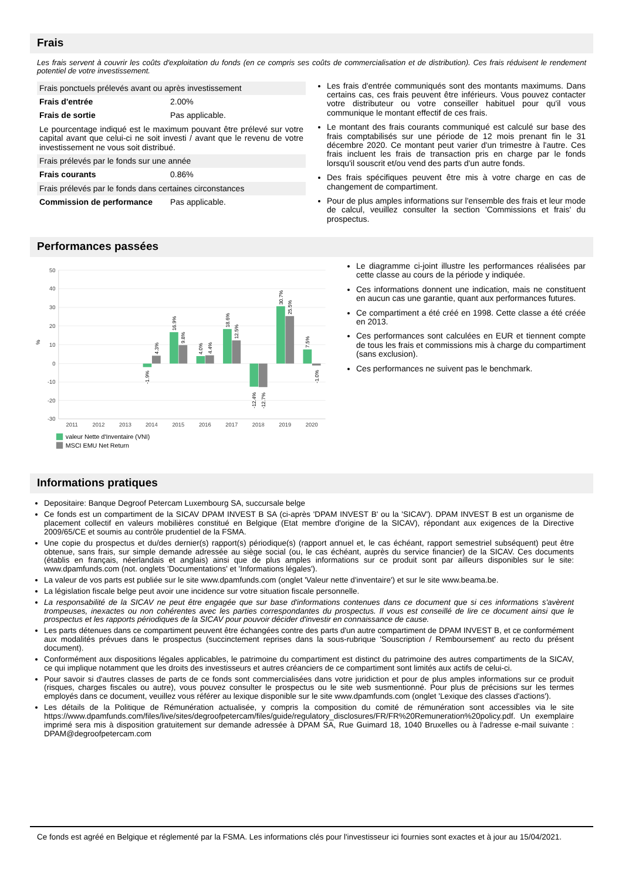Frais
Les frais servent à couvrir les coûts d'exploitation du fonds (en ce compris ses coûts de commercialisation et de distribution). Ces frais réduisent le rendement potentiel de votre investissement.
| Frais ponctuels prélevés avant ou après investissement | |
| Frais d'entrée | 2.00% |
| Frais de sortie | Pas applicable. |
| Le pourcentage indiqué est le maximum pouvant être prélevé sur votre capital avant que celui-ci ne soit investi / avant que le revenu de votre investissement ne vous soit distribué. | |
| Frais prélevés par le fonds sur une année | |
| Frais courants | 0.86% |
| Frais prélevés par le fonds dans certaines circonstances | |
| Commission de performance | Pas applicable. |
Les frais d'entrée communiqués sont des montants maximums. Dans certains cas, ces frais peuvent être inférieurs. Vous pouvez contacter votre distributeur ou votre conseiller habituel pour qu'il vous communique le montant effectif de ces frais.
Le montant des frais courants communiqué est calculé sur base des frais comptabilisés sur une période de 12 mois prenant fin le 31 décembre 2020. Ce montant peut varier d'un trimestre à l'autre. Ces frais incluent les frais de transaction pris en charge par le fonds lorsqu'il souscrit et/ou vend des parts d'un autre fonds.
Des frais spécifiques peuvent être mis à votre charge en cas de changement de compartiment.
Pour de plus amples informations sur l'ensemble des frais et leur mode de calcul, veuillez consulter la section 'Commissions et frais' du prospectus.
Performances passées
50
40
30
20
10
0
-10
-20
-30
%
2011
2012
2013
2014
2015
2016
2017
2018
2019
2020
-1.9%
4.3%
16.9%
9.8%
4.0%
4.4%
18.6%
12.5%
-12.4%
-12.7%
30.7%
25.5%
7.5%
-1.0%
valeur Nette d'Inventaire (VNI)
MSCI EMU Net Return
Le diagramme ci-joint illustre les performances réalisées par cette classe au cours de la période y indiquée.
Ces informations donnent une indication, mais ne constituent en aucun cas une garantie, quant aux performances futures.
Ce compartiment a été créé en 1998. Cette classe a été créée en 2013.
Ces performances sont calculées en EUR et tiennent compte de tous les frais et commissions mis à charge du compartiment (sans exclusion).
Ces performances ne suivent pas le benchmark.
Informations pratiques
Depositaire: Banque Degroof Petercam Luxembourg SA, succursale belge
Ce fonds est un compartiment de la SICAV DPAM INVEST B SA (ci-après 'DPAM INVEST B' ou la 'SICAV'). DPAM INVEST B est un organisme de placement collectif en valeurs mobilières constitué en Belgique (Etat membre d'origine de la SICAV), répondant aux exigences de la Directive 2009/65/CE et soumis au contrôle prudentiel de la FSMA.
Une copie du prospectus et du/des dernier(s) rapport(s) périodique(s) (rapport annuel et, le cas échéant, rapport semestriel subséquent) peut être obtenue, sans frais, sur simple demande adressée au siège social (ou, le cas échéant, auprès du service financier) de la SICAV. Ces documents (établis en français, néerlandais et anglais) ainsi que de plus amples informations sur ce produit sont par ailleurs disponibles sur le site: www.dpamfunds.com (not. onglets 'Documentations' et 'Informations légales').
La valeur de vos parts est publiée sur le site www.dpamfunds.com (onglet 'Valeur nette d'inventaire') et sur le site www.beama.be.
La législation fiscale belge peut avoir une incidence sur votre situation fiscale personnelle.
La responsabilité de la SICAV ne peut être engagée que sur base d'informations contenues dans ce document que si ces informations s'avèrent trompeuses, inexactes ou non cohérentes avec les parties correspondantes du prospectus. Il vous est conseillé de lire ce document ainsi que le prospectus et les rapports périodiques de la SICAV pour pouvoir décider d'investir en connaissance de cause.
Les parts détenues dans ce compartiment peuvent être échangées contre des parts d'un autre compartiment de DPAM INVEST B, et ce conformément aux modalités prévues dans le prospectus (succinctement reprises dans la sous-rubrique 'Souscription / Remboursement' au recto du présent document).
Conformément aux dispositions légales applicables, le patrimoine du compartiment est distinct du patrimoine des autres compartiments de la SICAV, ce qui implique notamment que les droits des investisseurs et autres créanciers de ce compartiment sont limités aux actifs de celui-ci.
Pour savoir si d'autres classes de parts de ce fonds sont commercialisées dans votre juridiction et pour de plus amples informations sur ce produit (risques, charges fiscales ou autre), vous pouvez consulter le prospectus ou le site web susmentionné. Pour plus de précisions sur les termes employés dans ce document, veuillez vous référer au lexique disponible sur le site www.dpamfunds.com (onglet 'Lexique des classes d'actions').
Les détails de la Politique de Rémunération actualisée, y compris la composition du comité de rémunération sont accessibles via le site https://www.dpamfunds.com/files/live/sites/degroofpetercam/files/guide/regulatory_disclosures/FR/FR%20Remuneration%20policy.pdf. Un exemplaire imprimé sera mis à disposition gratuitement sur demande adressée à DPAM SA, Rue Guimard 18, 1040 Bruxelles ou à l'adresse e-mail suivante : DPAM@degroofpetercam.com
Ce fonds est agréé en Belgique et réglementé par la FSMA. Les informations clés pour l'investisseur ici fournies sont exactes et à jour au 15/04/2021.